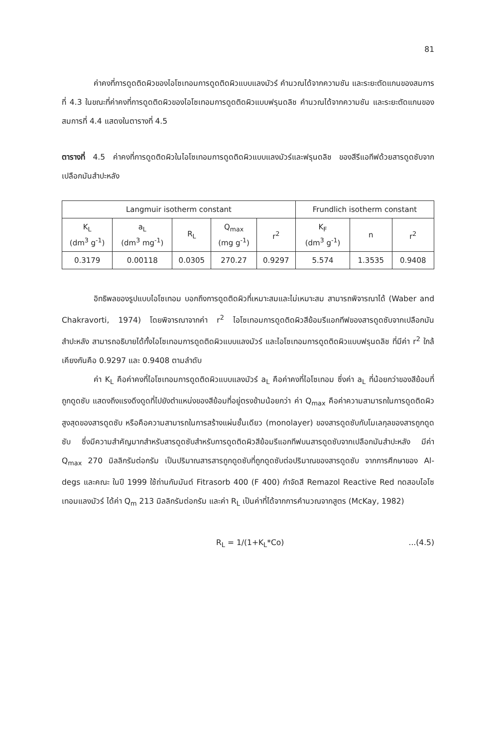81
ค่าคงที่การดูดติดผิวของไอโซเทอมการดูดติดผิวแบบแลงมัวร์ คำนวณได้จากความชัน และระยะตัดแกนของสมการที่ 4.3 ในขณะที่ค่าคงที่การดูดติดผิวของไอโซเทอมการดูดติดผิวแบบฟรุนดลิช คำนวณได้จากความชัน และระยะตัดแกนของสมการที่ 4.4 แสดงในตารางที่ 4.5
ตารางที่ 4.5 ค่าคงที่การดูดติดผิวในไอโซเทอมการดูดติดผิวแบบแลงมัวร์และฟรุนดลิช ของสีรีแอทีฟด้วยสารดูดซับจากเปลือกมันสำปะหลัง
| Langmuir isotherm constant | | | | | Frundlich isotherm constant | | |
| --- | --- | --- | --- | --- | --- | --- | --- |
| K<sub>L</sub> (dm<sup>3</sup> g<sup>-1</sup>) | a<sub>L</sub> (dm<sup>3</sup> mg<sup>-1</sup>) | R<sub>L</sub> | Q<sub>max</sub> (mg g<sup>-1</sup>) | r<sup>2</sup> | K<sub>F</sub> (dm<sup>3</sup> g<sup>-1</sup>) | n | r<sup>2</sup> |
| 0.3179 | 0.00118 | 0.0305 | 270.27 | 0.9297 | 5.574 | 1.3535 | 0.9408 |
อิทธิพลของรูปแบบไอโซเทอม บอกถึงการดูดติดผิวที่เหมาะสมและไม่เหมาะสม สามารถพิจารณาได้ (Waber and Chakravorti, 1974) โดยพิจารณาจากค่า r<sup>2</sup> ไอโซเทอมการดูดติดผิวสีย้อมรีแอกทีฟของสารดูดซับจากเปลือกมันสำปะหลัง สามารถอธิบายได้ทั้งไอโซเทอมการดูดติดผิวแบบแลงมัวร์ และไอโซเทอมการดูดติดผิวแบบฟรุนดลิช ที่มีค่า r<sup>2</sup> ใกล้เคียงกันคือ 0.9297 และ 0.9408 ตามลำดับ
ค่า K<sub>L</sub> คือค่าคงที่ไอโซเทอมการดูดติดผิวแบบแลงมัวร์ a<sub>L</sub> คือค่าคงที่ไอโซเทอม ซึ่งค่า a<sub>L</sub> ที่น้อยกว่าของสีย้อมที่ถูกดูดซับ แสดงถึงแรงดึงดูดที่ไปยังตำแหน่งของสีย้อมที่อยู่ตรงข้ามน้อยกว่า ค่า Q<sub>max</sub> คือค่าความสามารถในการดูดติดผิวสูงสุดของสารดูดซับ หรือคือความสามารถในการสร้างแผ่นชั้นเดียว (monolayer) ของสารดูดซับกับโมเลกุลของสารถูกดูดซับ ซึ่งมีความสำคัญมากสำหรับสารดูดซับสำหรับการดูดติดผิวสีย้อมรีแอกทีฟบนสารดูดซับจากเปลือกมันสำปะหลัง มีค่า Q<sub>max</sub> 270 มิลลิกรัมต่อกรัม เป็นปริมาณสารสารถูกดูดซับที่ถูกดูดซับต่อปริมาณของสารดูดซับ จากการศึกษาของ Al-degs และคณะ ในปี 1999 ใช้ถ่านกัมมันต์ Fitrasorb 400 (F 400) กำจัดสี Remazol Reactive Red ทดสอบไอโซเทอมแลงมัวร์ ได้ค่า Q<sub>m</sub> 213 มิลลิกรัมต่อกรัม และค่า R<sub>L</sub> เป็นค่าที่ได้จากการคำนวณจากสูตร (McKay, 1982)
R<sub>L</sub> = 1/(1+K<sub>L</sub>*Co) ...(4.5)